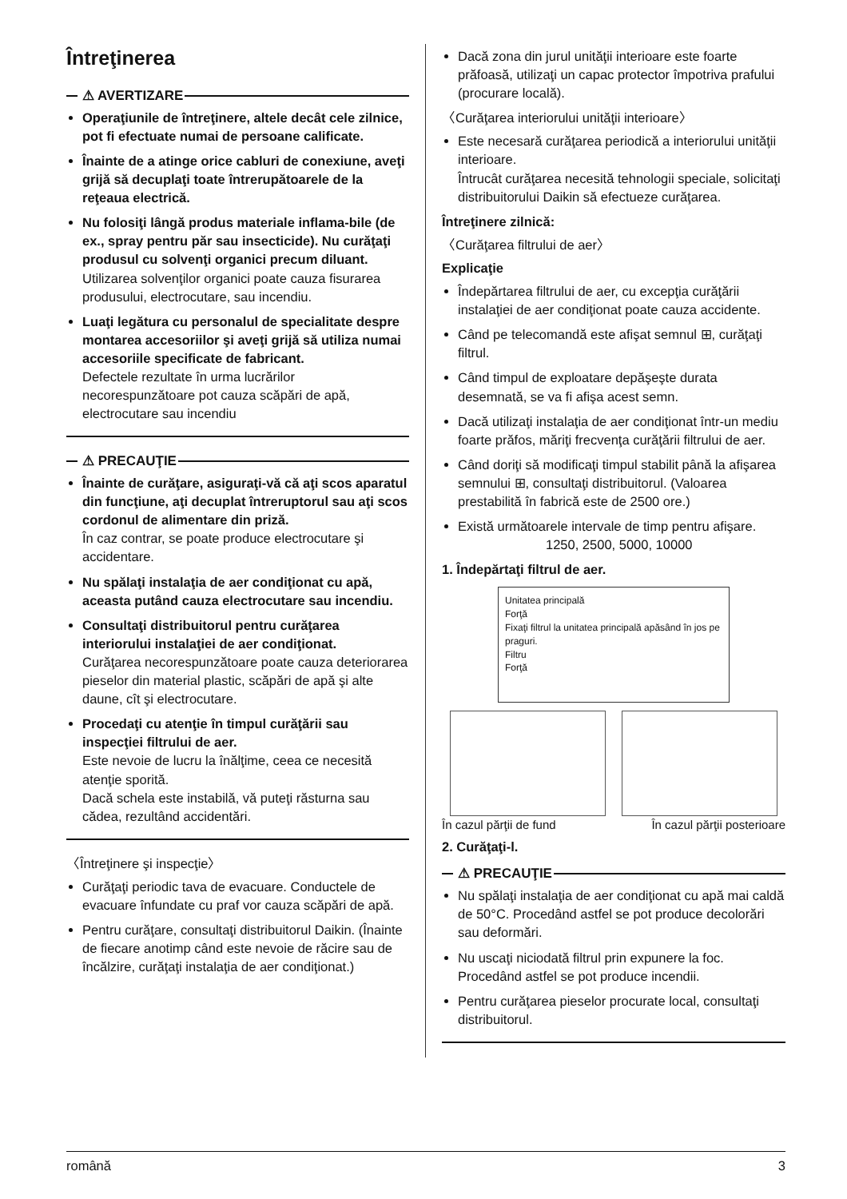Întreţinerea
⚠ AVERTIZARE
Operaţiunile de întreţinere, altele decât cele zilnice, pot fi efectuate numai de persoane calificate.
Înainte de a atinge orice cabluri de conexiune, aveţi grijă să decuplaţi toate întrerupătoarele de la reţeaua electrică.
Nu folosiţi lângă produs materiale inflama-bile (de ex., spray pentru păr sau insecticide). Nu curăţaţi produsul cu solvenţi organici precum diluant.
Utilizarea solvenţilor organici poate cauza fisurarea produsului, electrocutare, sau incendiu.
Luaţi legătura cu personalul de specialitate despre montarea accesoriilor şi aveţi grijă să utiliza numai accesoriile specificate de fabricant.
Defectele rezultate în urma lucrărilor necorespunzătoare pot cauza scăpări de apă, electrocutare sau incendiu
⚠ PRECAUŢIE
Înainte de curăţare, asiguraţi-vă că aţi scos aparatul din funcţiune, aţi decuplat întreruptorul sau aţi scos cordonul de alimentare din priză.
În caz contrar, se poate produce electrocutare şi accidentare.
Nu spălaţi instalaţia de aer condiţionat cu apă, aceasta putând cauza electrocutare sau incendiu.
Consultaţi distribuitorul pentru curăţarea interiorului instalaţiei de aer condiţionat.
Curăţarea necorespunzătoare poate cauza deteriorarea pieselor din material plastic, scăpări de apă şi alte daune, cît şi electrocutare.
Procedaţi cu atenţie în timpul curăţării sau inspecţiei filtrului de aer.
Este nevoie de lucru la înălţime, ceea ce necesită atenţie sporită.
Dacă schela este instabilă, vă puteţi răsturna sau cădea, rezultând accidentări.
〈Întreţinere şi inspecţie〉
Curăţaţi periodic tava de evacuare. Conductele de evacuare înfundate cu praf vor cauza scăpări de apă.
Pentru curăţare, consultaţi distribuitorul Daikin. (Înainte de fiecare anotimp când este nevoie de răcire sau de încălzire, curăţaţi instalaţia de aer condiţionat.)
Dacă zona din jurul unităţii interioare este foarte prăfoasă, utilizaţi un capac protector împotriva prafului (procurare locală).
〈Curăţarea interiorului unităţii interioare〉
Este necesară curăţarea periodică a interiorului unităţii interioare.
Întrucât curăţarea necesită tehnologii speciale, solicitaţi distribuitorului Daikin să efectueze curăţarea.
Întreţinere zilnică:
〈Curăţarea filtrului de aer〉
Explicaţie
Îndepărtarea filtrului de aer, cu excepţia curăţării instalaţiei de aer condiţionat poate cauza accidente.
Când pe telecomandă este afişat semnul ⊞, curăţaţi filtrul.
Când timpul de exploatare depăşeşte durata desemnată, se va fi afişa acest semn.
Dacă utilizaţi instalaţia de aer condiţionat într-un mediu foarte prăfos, măriţi frecvenţa curăţării filtrului de aer.
Când doriţi să modificaţi timpul stabilit până la afişarea semnului ⊞, consultaţi distribuitorul. (Valoarea prestabilită în fabrică este de 2500 ore.)
Există următoarele intervale de timp pentru afişare.
1250, 2500, 5000, 10000
1. Îndepărtaţi filtrul de aer.
Unitatea principală
Forţă
Fixaţi filtrul la unitatea principală apăsând în jos pe praguri.
Filtru
Forţă
În cazul părţii de fund În cazul părţii posterioare
2. Curăţaţi-l.
⚠ PRECAUŢIE
Nu spălaţi instalaţia de aer condiţionat cu apă mai caldă de 50°C. Procedând astfel se pot produce decolorări sau deformări.
Nu uscaţi niciodată filtrul prin expunere la foc. Procedând astfel se pot produce incendii.
Pentru curăţarea pieselor procurate local, consultaţi distribuitorul.
română 3